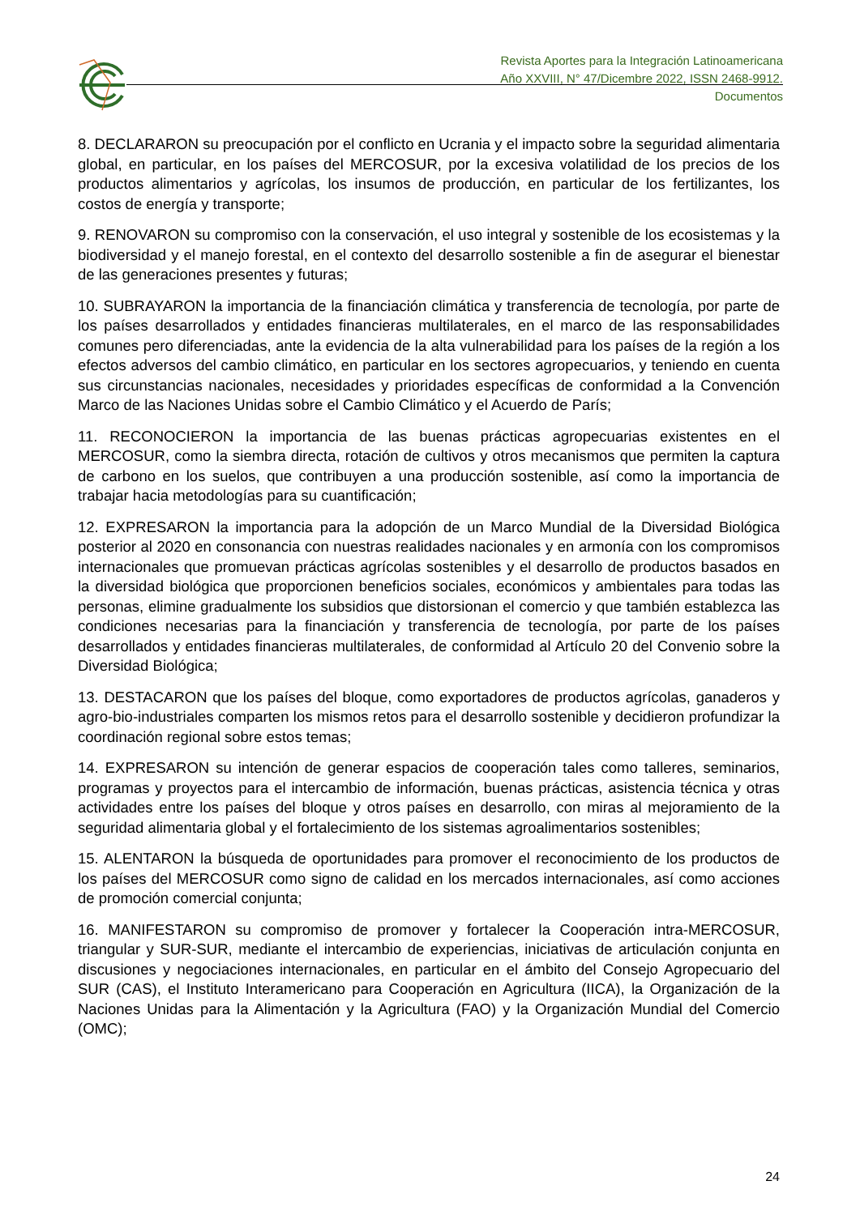Revista Aportes para la Integración Latinoamericana
Año XXVIII, N° 47/Dicembre 2022, ISSN 2468-9912.
Documentos
8. DECLARARON su preocupación por el conflicto en Ucrania y el impacto sobre la seguridad alimentaria global, en particular, en los países del MERCOSUR, por la excesiva volatilidad de los precios de los productos alimentarios y agrícolas, los insumos de producción, en particular de los fertilizantes, los costos de energía y transporte;
9. RENOVARON su compromiso con la conservación, el uso integral y sostenible de los ecosistemas y la biodiversidad y el manejo forestal, en el contexto del desarrollo sostenible a fin de asegurar el bienestar de las generaciones presentes y futuras;
10. SUBRAYARON la importancia de la financiación climática y transferencia de tecnología, por parte de los países desarrollados y entidades financieras multilaterales, en el marco de las responsabilidades comunes pero diferenciadas, ante la evidencia de la alta vulnerabilidad para los países de la región a los efectos adversos del cambio climático, en particular en los sectores agropecuarios, y teniendo en cuenta sus circunstancias nacionales, necesidades y prioridades específicas de conformidad a la Convención Marco de las Naciones Unidas sobre el Cambio Climático y el Acuerdo de París;
11. RECONOCIERON la importancia de las buenas prácticas agropecuarias existentes en el MERCOSUR, como la siembra directa, rotación de cultivos y otros mecanismos que permiten la captura de carbono en los suelos, que contribuyen a una producción sostenible, así como la importancia de trabajar hacia metodologías para su cuantificación;
12. EXPRESARON la importancia para la adopción de un Marco Mundial de la Diversidad Biológica posterior al 2020 en consonancia con nuestras realidades nacionales y en armonía con los compromisos internacionales que promuevan prácticas agrícolas sostenibles y el desarrollo de productos basados en la diversidad biológica que proporcionen beneficios sociales, económicos y ambientales para todas las personas, elimine gradualmente los subsidios que distorsionan el comercio y que también establezca las condiciones necesarias para la financiación y transferencia de tecnología, por parte de los países desarrollados y entidades financieras multilaterales, de conformidad al Artículo 20 del Convenio sobre la Diversidad Biológica;
13. DESTACARON que los países del bloque, como exportadores de productos agrícolas, ganaderos y agro-bio-industriales comparten los mismos retos para el desarrollo sostenible y decidieron profundizar la coordinación regional sobre estos temas;
14. EXPRESARON su intención de generar espacios de cooperación tales como talleres, seminarios, programas y proyectos para el intercambio de información, buenas prácticas, asistencia técnica y otras actividades entre los países del bloque y otros países en desarrollo, con miras al mejoramiento de la seguridad alimentaria global y el fortalecimiento de los sistemas agroalimentarios sostenibles;
15. ALENTARON la búsqueda de oportunidades para promover el reconocimiento de los productos de los países del MERCOSUR como signo de calidad en los mercados internacionales, así como acciones de promoción comercial conjunta;
16. MANIFESTARON su compromiso de promover y fortalecer la Cooperación intra-MERCOSUR, triangular y SUR-SUR, mediante el intercambio de experiencias, iniciativas de articulación conjunta en discusiones y negociaciones internacionales, en particular en el ámbito del Consejo Agropecuario del SUR (CAS), el Instituto Interamericano para Cooperación en Agricultura (IICA), la Organización de la Naciones Unidas para la Alimentación y la Agricultura (FAO) y la Organización Mundial del Comercio (OMC);
24